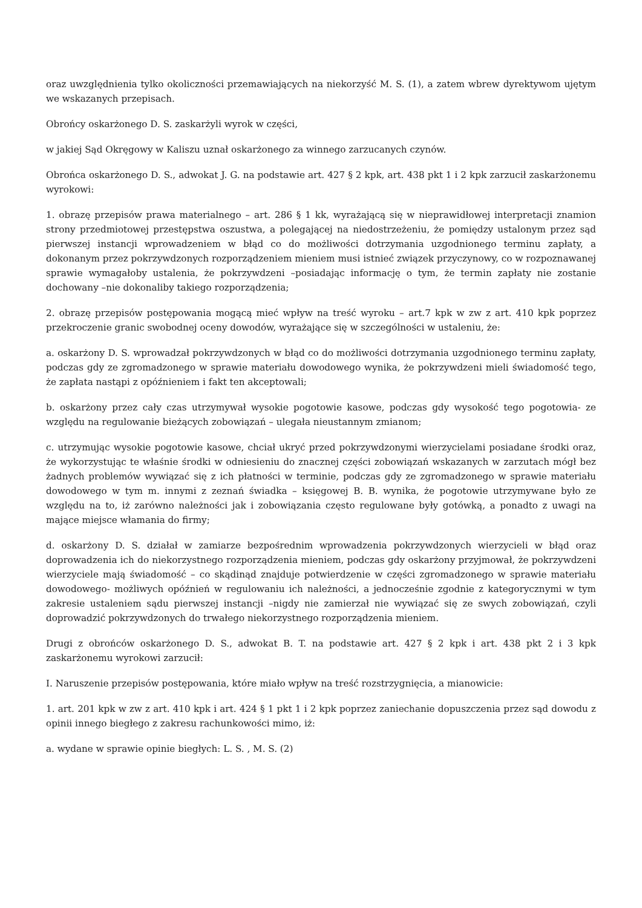oraz uwzględnienia tylko okoliczności przemawiających na niekorzyść M. S. (1), a zatem wbrew dyrektywom ujętym we wskazanych przepisach.
Obrońcy oskarżonego D. S. zaskarżyli wyrok w części,
w jakiej Sąd Okręgowy w Kaliszu uznał oskarżonego za winnego zarzucanych czynów.
Obrońca oskarżonego D. S., adwokat J. G. na podstawie art. 427 § 2 kpk, art. 438 pkt 1 i 2 kpk zarzucił zaskarżonemu wyrokowi:
1. obrazę przepisów prawa materialnego – art. 286 § 1 kk, wyrażającą się w nieprawidłowej interpretacji znamion strony przedmiotowej przestępstwa oszustwa, a polegającej na niedostrzeżeniu, że pomiędzy ustalonym przez sąd pierwszej instancji wprowadzeniem w błąd co do możliwości dotrzymania uzgodnionego terminu zapłaty, a dokonanym przez pokrzywdzonych rozporządzeniem mieniem musi istnieć związek przyczynowy, co w rozpoznawanej sprawie wymagałoby ustalenia, że pokrzywdzeni –posiadając informację o tym, że termin zapłaty nie zostanie dochowany –nie dokonaliby takiego rozporządzenia;
2. obrazę przepisów postępowania mogącą mieć wpływ na treść wyroku – art.7 kpk w zw z art. 410 kpk poprzez przekroczenie granic swobodnej oceny dowodów, wyrażające się w szczególności w ustaleniu, że:
a. oskarżony D. S. wprowadzał pokrzywdzonych w błąd co do możliwości dotrzymania uzgodnionego terminu zapłaty, podczas gdy ze zgromadzonego w sprawie materiału dowodowego wynika, że pokrzywdzeni mieli świadomość tego, że zapłata nastąpi z opóźnieniem i fakt ten akceptowali;
b. oskarżony przez cały czas utrzymywał wysokie pogotowie kasowe, podczas gdy wysokość tego pogotowia- ze względu na regulowanie bieżących zobowiązań – ulegała nieustannym zmianom;
c. utrzymując wysokie pogotowie kasowe, chciał ukryć przed pokrzywdzonymi wierzycielami posiadane środki oraz, że wykorzystując te właśnie środki w odniesieniu do znacznej części zobowiązań wskazanych w zarzutach mógł bez żadnych problemów wywiązać się z ich płatności w terminie, podczas gdy ze zgromadzonego w sprawie materiału dowodowego w tym m. innymi z zeznań świadka – księgowej B. B. wynika, że pogotowie utrzymywane było ze względu na to, iż zarówno należności jak i zobowiązania często regulowane były gotówką, a ponadto z uwagi na mające miejsce włamania do firmy;
d. oskarżony D. S. działał w zamiarze bezpośrednim wprowadzenia pokrzywdzonych wierzycieli w błąd oraz doprowadzenia ich do niekorzystnego rozporządzenia mieniem, podczas gdy oskarżony przyjmował, że pokrzywdzeni wierzyciele mają świadomość – co skądinąd znajduje potwierdzenie w części zgromadzonego w sprawie materiału dowodowego- możliwych opóźnień w regulowaniu ich należności, a jednocześnie zgodnie z kategorycznymi w tym zakresie ustaleniem sądu pierwszej instancji –nigdy nie zamierzał nie wywiązać się ze swych zobowiązań, czyli doprowadzić pokrzywdzonych do trwałego niekorzystnego rozporządzenia mieniem.
Drugi z obrońców oskarżonego D. S., adwokat B. T. na podstawie art. 427 § 2 kpk i art. 438 pkt 2 i 3 kpk zaskarżonemu wyrokowi zarzucił:
I. Naruszenie przepisów postępowania, które miało wpływ na treść rozstrzygnięcia, a mianowicie:
1. art. 201 kpk w zw z art. 410 kpk i art. 424 § 1 pkt 1 i 2 kpk poprzez zaniechanie dopuszczenia przez sąd dowodu z opinii innego biegłego z zakresu rachunkowości mimo, iż:
a. wydane w sprawie opinie biegłych: L. S. , M. S. (2)